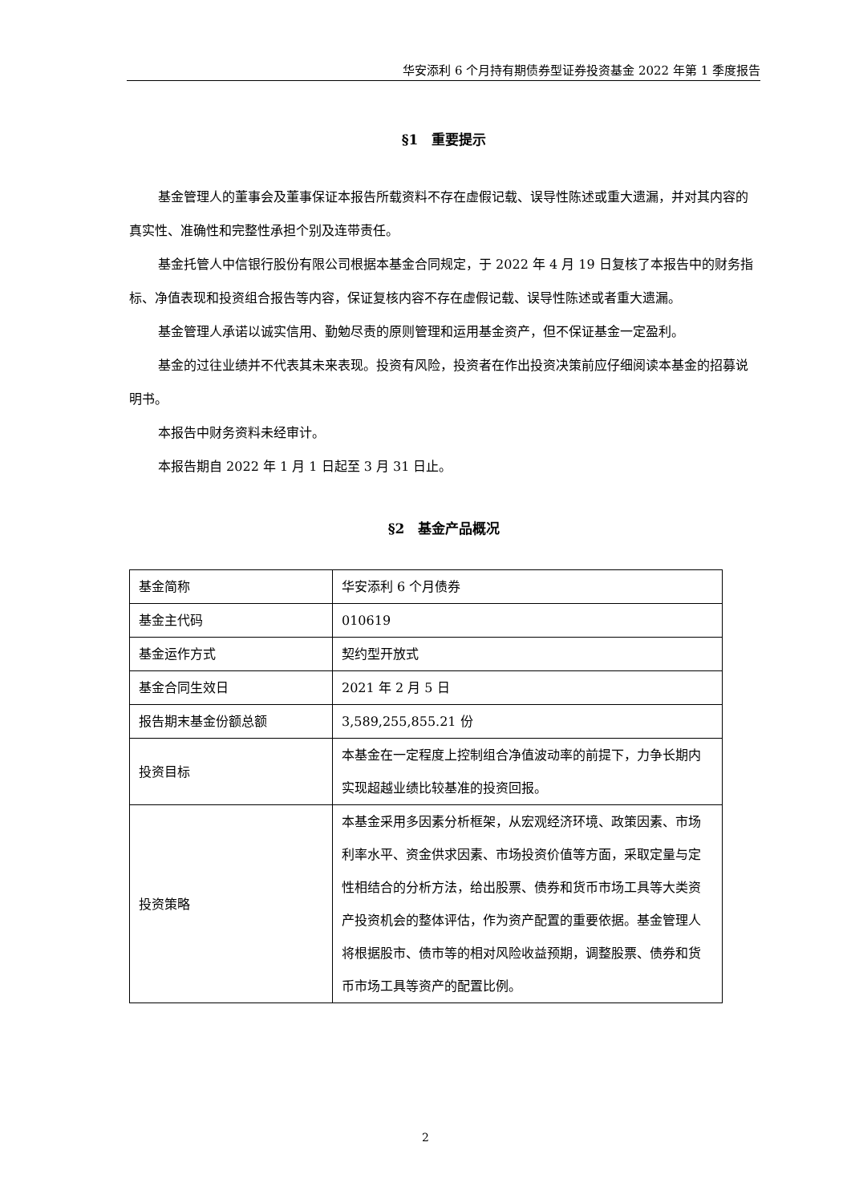华安添利 6 个月持有期债券型证券投资基金 2022 年第 1 季度报告
§1　重要提示
基金管理人的董事会及董事保证本报告所载资料不存在虚假记载、误导性陈述或重大遗漏，并对其内容的真实性、准确性和完整性承担个别及连带责任。
基金托管人中信银行股份有限公司根据本基金合同规定，于 2022 年 4 月 19 日复核了本报告中的财务指标、净值表现和投资组合报告等内容，保证复核内容不存在虚假记载、误导性陈述或者重大遗漏。
基金管理人承诺以诚实信用、勤勉尽责的原则管理和运用基金资产，但不保证基金一定盈利。
基金的过往业绩并不代表其未来表现。投资有风险，投资者在作出投资决策前应仔细阅读本基金的招募说明书。
本报告中财务资料未经审计。
本报告期自 2022 年 1 月 1 日起至 3 月 31 日止。
§2　基金产品概况
| 基金简称 | 华安添利 6 个月债券 |
| 基金主代码 | 010619 |
| 基金运作方式 | 契约型开放式 |
| 基金合同生效日 | 2021 年 2 月 5 日 |
| 报告期末基金份额总额 | 3,589,255,855.21 份 |
| 投资目标 | 本基金在一定程度上控制组合净值波动率的前提下，力争长期内实现超越业绩比较基准的投资回报。 |
| 投资策略 | 本基金采用多因素分析框架，从宏观经济环境、政策因素、市场利率水平、资金供求因素、市场投资价值等方面，采取定量与定性相结合的分析方法，给出股票、债券和货币市场工具等大类资产投资机会的整体评估，作为资产配置的重要依据。基金管理人将根据股市、债市等的相对风险收益预期，调整股票、债券和货币市场工具等资产的配置比例。 |
2